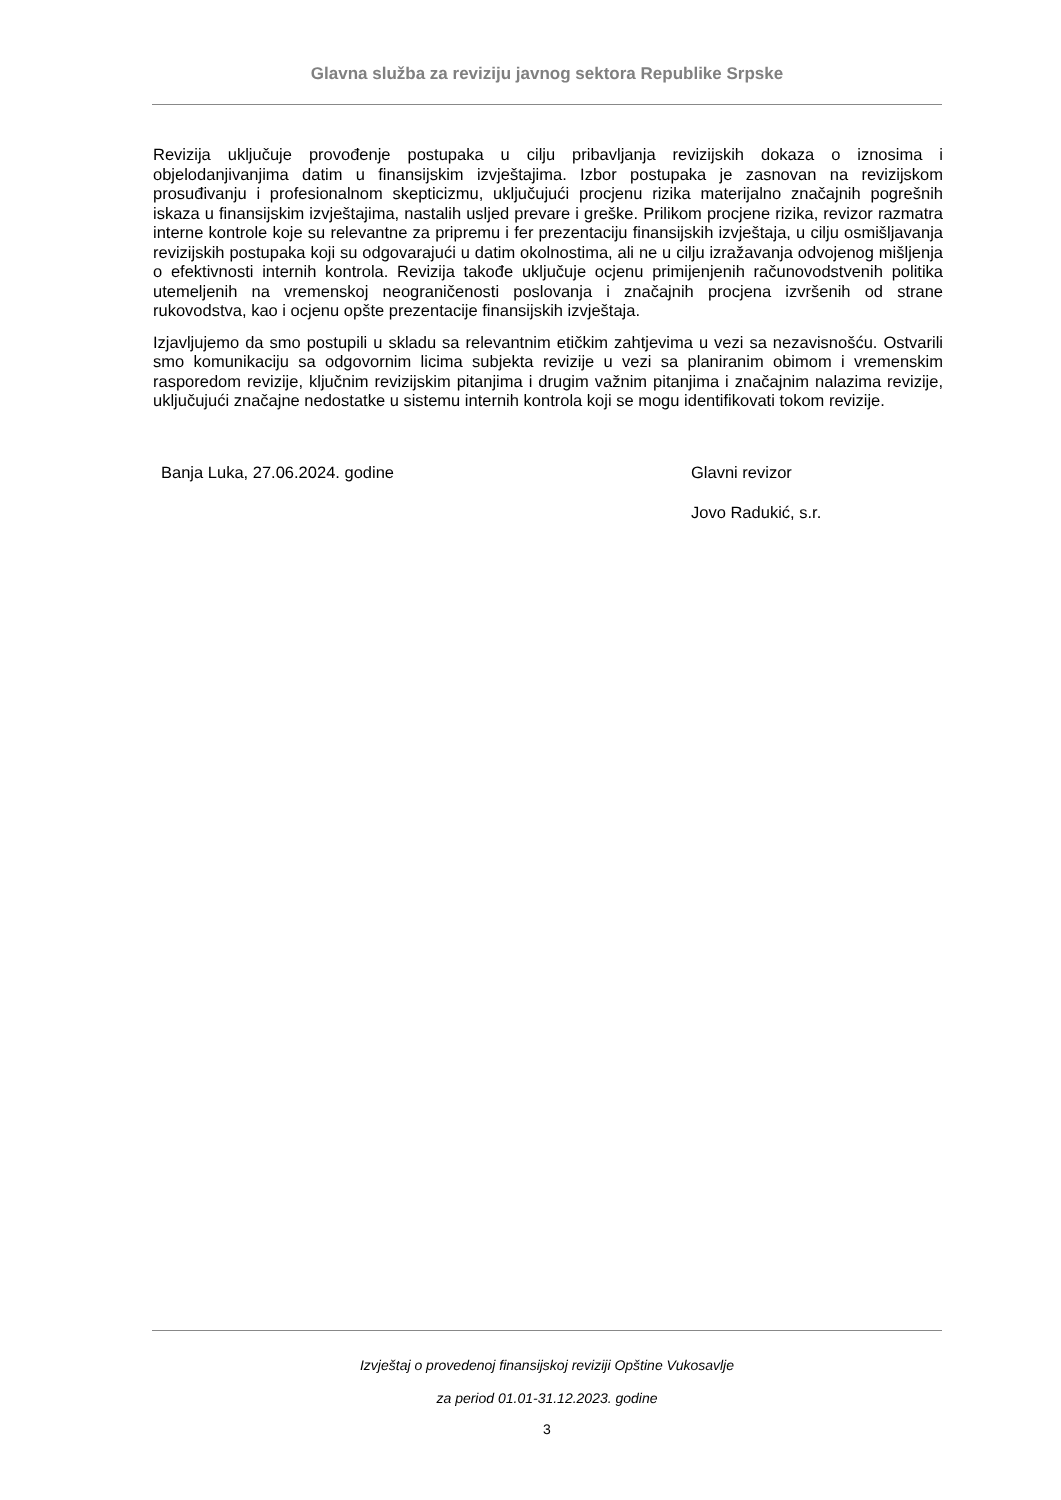Glavna služba za reviziju javnog sektora Republike Srpske
Revizija uključuje provođenje postupaka u cilju pribavljanja revizijskih dokaza o iznosima i objelodanjivanjima datim u finansijskim izvještajima. Izbor postupaka je zasnovan na revizijskom prosuđivanju i profesionalnom skepticizmu, uključujući procjenu rizika materijalno značajnih pogrešnih iskaza u finansijskim izvještajima, nastalih usljed prevare i greške. Prilikom procjene rizika, revizor razmatra interne kontrole koje su relevantne za pripremu i fer prezentaciju finansijskih izvještaja, u cilju osmišljavanja revizijskih postupaka koji su odgovarajući u datim okolnostima, ali ne u cilju izražavanja odvojenog mišljenja o efektivnosti internih kontrola. Revizija takođe uključuje ocjenu primijenjenih računovodstvenih politika utemeljenih na vremenskoj neograničenosti poslovanja i značajnih procjena izvršenih od strane rukovodstva, kao i ocjenu opšte prezentacije finansijskih izvještaja.
Izjavljujemo da smo postupili u skladu sa relevantnim etičkim zahtjevima u vezi sa nezavisnošću. Ostvarili smo komunikaciju sa odgovornim licima subjekta revizije u vezi sa planiranim obimom i vremenskim rasporedom revizije, ključnim revizijskim pitanjima i drugim važnim pitanjima i značajnim nalazima revizije, uključujući značajne nedostatke u sistemu internih kontrola koji se mogu identifikovati tokom revizije.
Banja Luka, 27.06.2024. godine Glavni revizor
Jovo Radukić, s.r.
Izvještaj o provedenoj finansijskoj reviziji Opštine Vukosavlje
za period 01.01-31.12.2023. godine
3